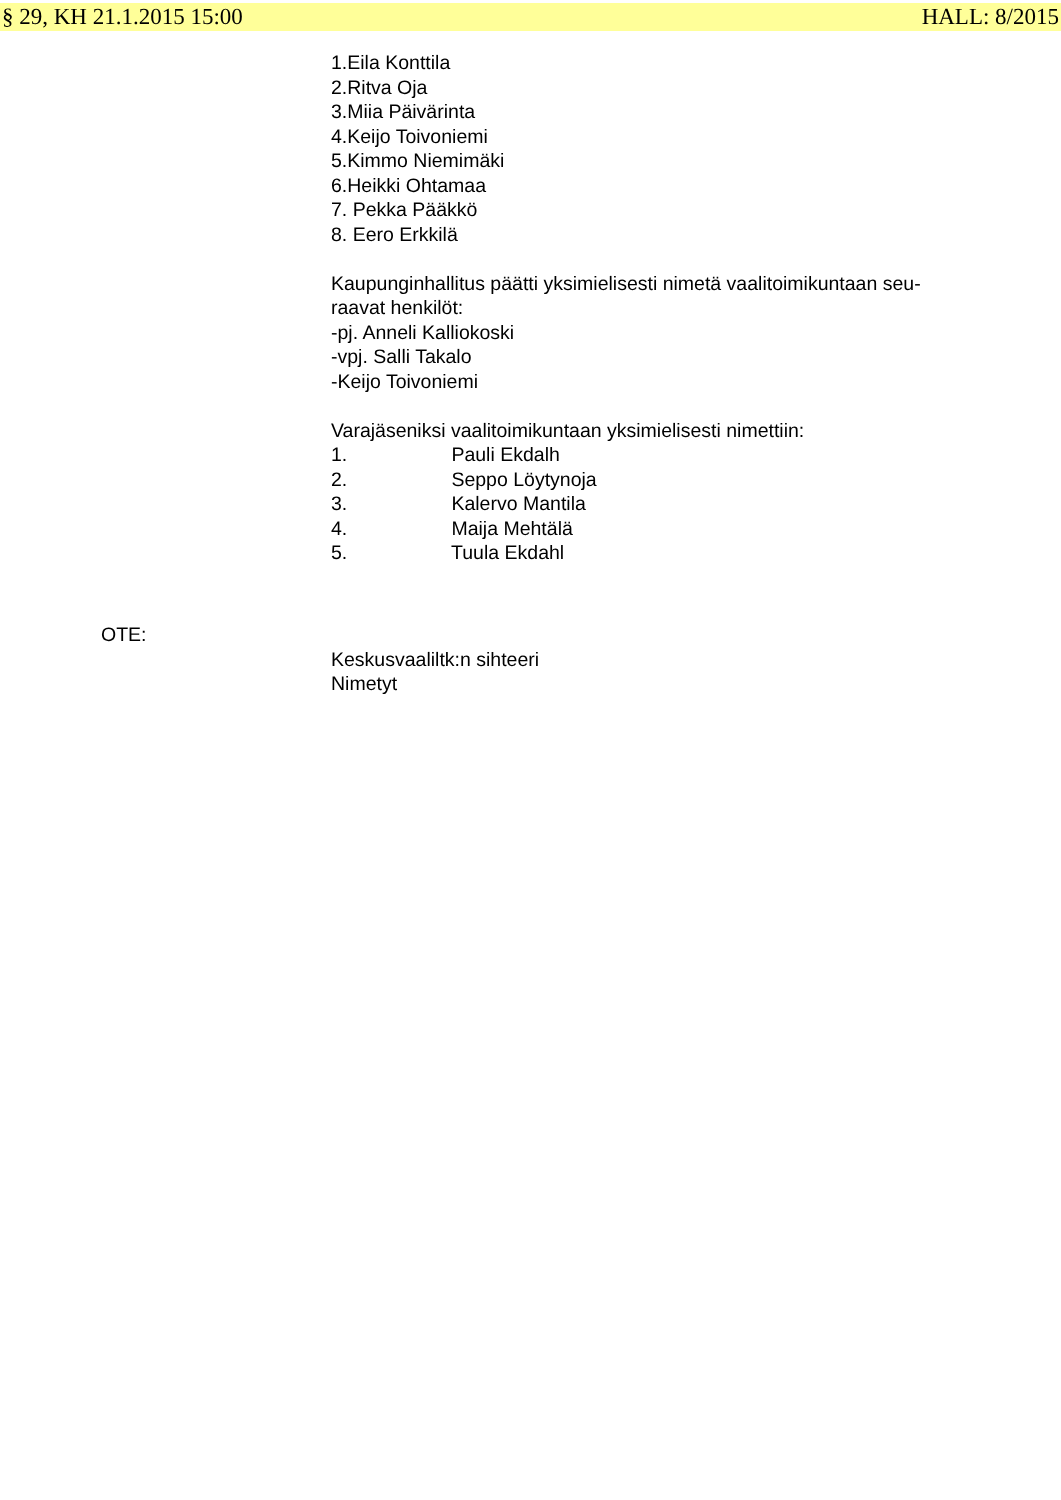§ 29, KH 21.1.2015 15:00 HALL: 8/2015
1.Eila Konttila
2.Ritva Oja
3.Miia Päivärinta
4.Keijo Toivoniemi
5.Kimmo Niemimäki
6.Heikki Ohtamaa
7. Pekka Pääkkö
8. Eero Erkkilä
Kaupunginhallitus päätti yksimielisesti nimetä vaalitoimikuntaan seu-
raavat henkilöt:
-pj. Anneli Kalliokoski
-vpj. Salli Takalo
-Keijo Toivoniemi
Varajäseniksi vaalitoimikuntaan yksimielisesti nimettiin:
1. Pauli Ekdalh
2. Seppo Löytynoja
3. Kalervo Mantila
4. Maija Mehtälä
5. Tuula Ekdahl
OTE:
Keskusvaaliltk:n sihteeri
Nimetyt